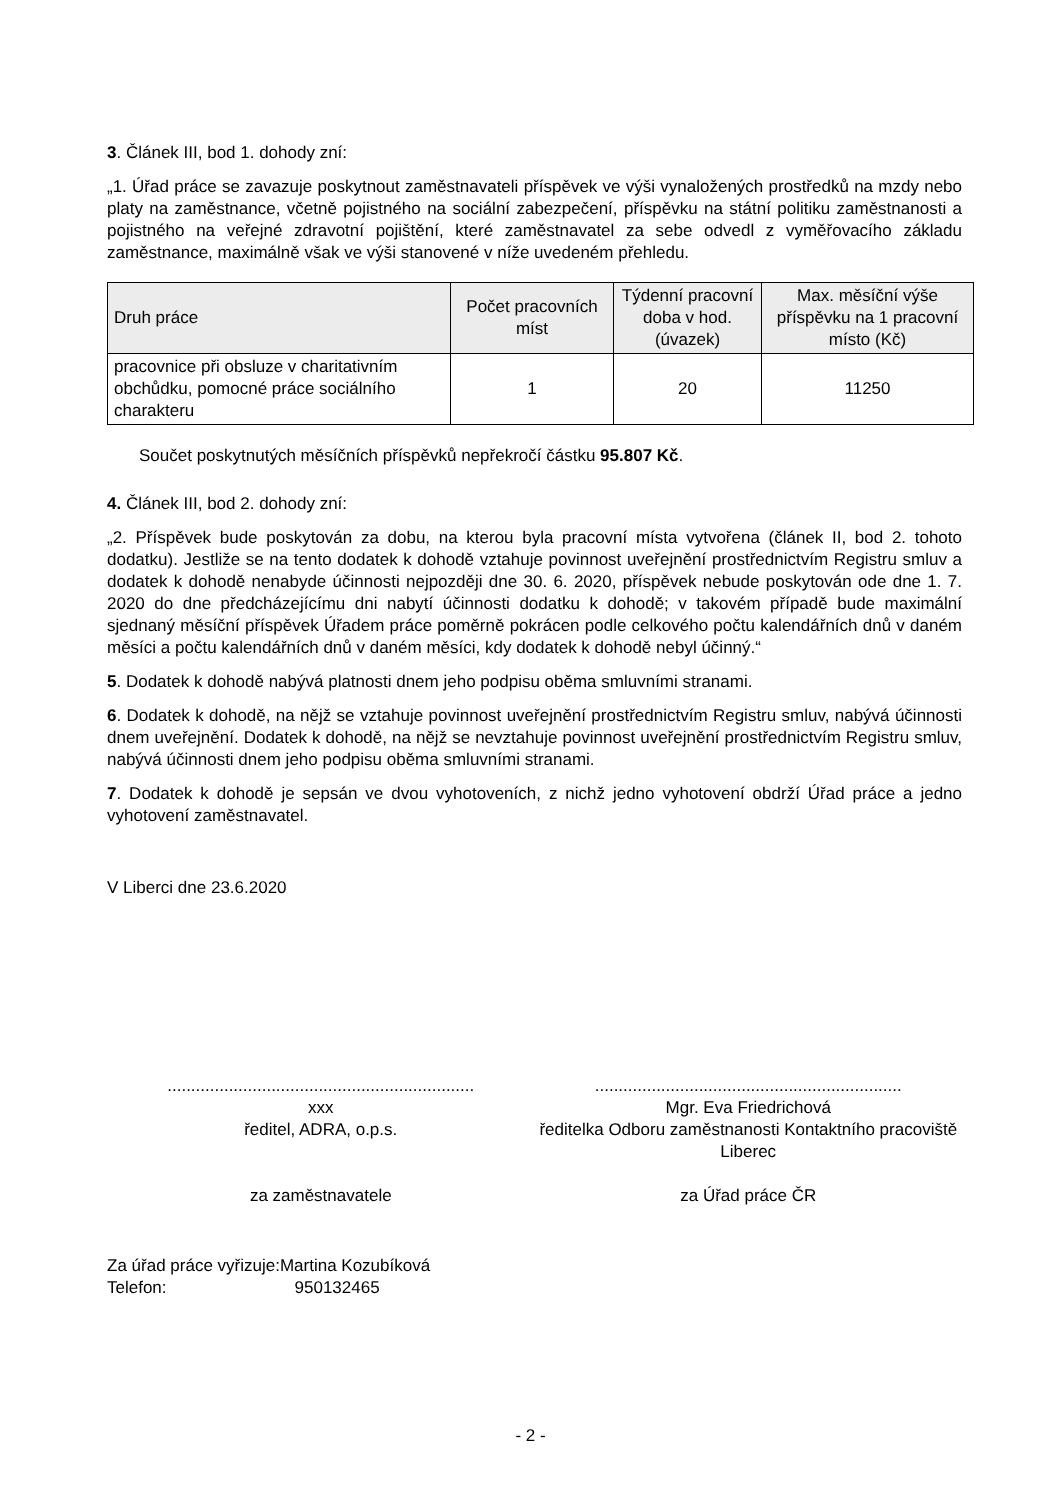3. Článek III, bod 1. dohody zní:
„1. Úřad práce se zavazuje poskytnout zaměstnavateli příspěvek ve výši vynaložených prostředků na mzdy nebo platy na zaměstnance, včetně pojistného na sociální zabezpečení, příspěvku na státní politiku zaměstnanosti a pojistného na veřejné zdravotní pojištění, které zaměstnavatel za sebe odvedl z vyměřovacího základu zaměstnance, maximálně však ve výši stanovené v níže uvedeném přehledu.
| Druh práce | Počet pracovních míst | Týdenní pracovní doba v hod. (úvazek) | Max. měsíční výše příspěvku na 1 pracovní místo (Kč) |
| --- | --- | --- | --- |
| pracovnice při obsluze v charitativním obchůdku, pomocné práce sociálního charakteru | 1 | 20 | 11250 |
Součet poskytnutých měsíčních příspěvků nepřekročí částku 95.807 Kč.
4. Článek III, bod 2. dohody zní:
„2. Příspěvek bude poskytován za dobu, na kterou byla pracovní místa vytvořena (článek II, bod 2. tohoto dodatku). Jestliže se na tento dodatek k dohodě vztahuje povinnost uveřejnění prostřednictvím Registru smluv a dodatek k dohodě nenabyde účinnosti nejpozději dne 30. 6. 2020, příspěvek nebude poskytován ode dne 1. 7. 2020 do dne předcházejícímu dni nabytí účinnosti dodatku k dohodě; v takovém případě bude maximální sjednaný měsíční příspěvek Úřadem práce poměrně pokrácen podle celkového počtu kalendářních dnů v daném měsíci a počtu kalendářních dnů v daném měsíci, kdy dodatek k dohodě nebyl účinný.“
5. Dodatek k dohodě nabývá platnosti dnem jeho podpisu oběma smluvními stranami.
6. Dodatek k dohodě, na nějž se vztahuje povinnost uveřejnění prostřednictvím Registru smluv, nabývá účinnosti dnem uveřejnění. Dodatek k dohodě, na nějž se nevztahuje povinnost uveřejnění prostřednictvím Registru smluv, nabývá účinnosti dnem jeho podpisu oběma smluvními stranami.
7. Dodatek k dohodě je sepsán ve dvou vyhotoveních, z nichž jedno vyhotovení obdrží Úřad práce a jedno vyhotovení zaměstnavatel.
V Liberci dne 23.6.2020
.................................................................
xxx
ředitel, ADRA, o.p.s.
za zaměstnavatele
.................................................................
Mgr. Eva Friedrichová
ředitelka Odboru zaměstnanosti Kontaktního pracoviště Liberec
za Úřad práce ČR
Za úřad práce vyřizuje:Martina Kozubíková
Telefon: 950132465
- 2 -